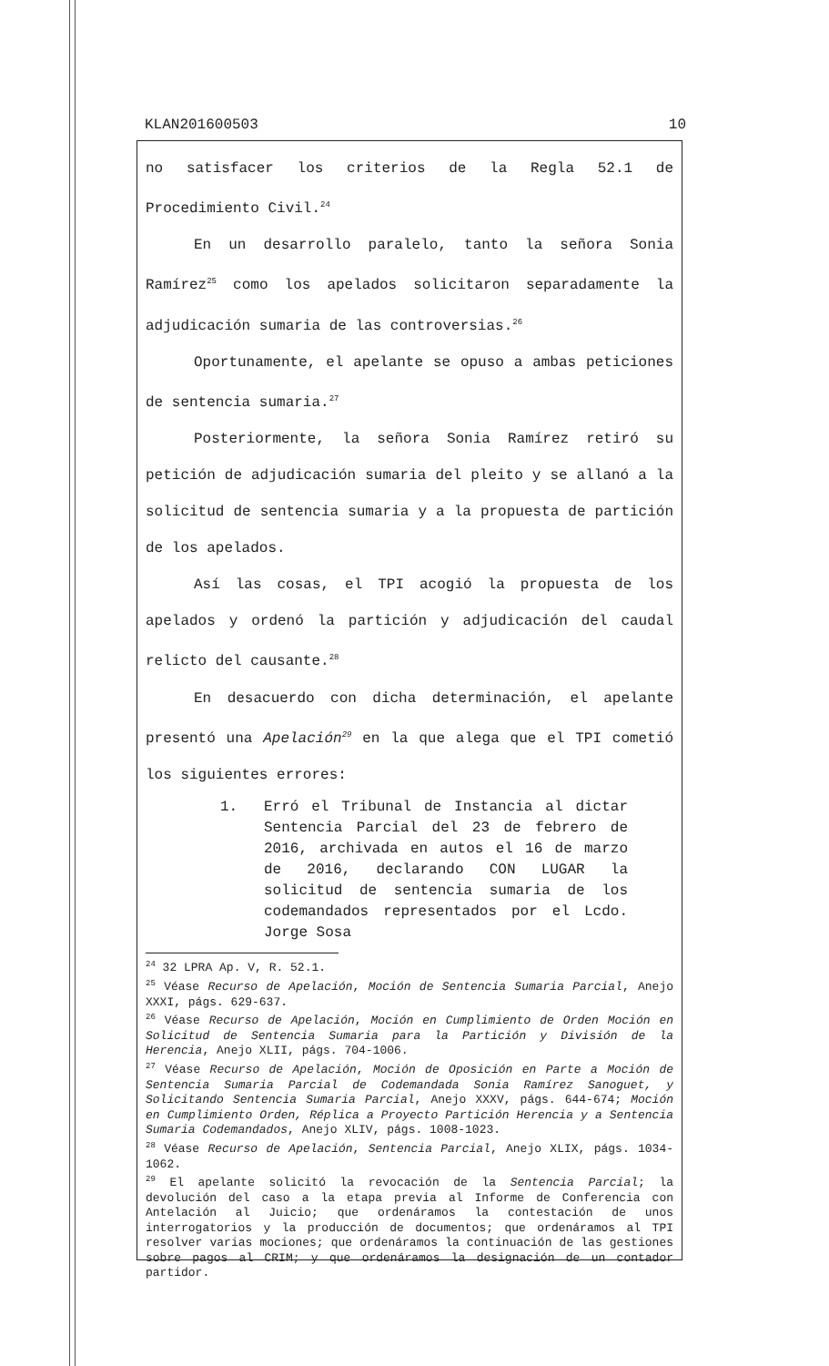KLAN201600503 10
no satisfacer los criterios de la Regla 52.1 de Procedimiento Civil.<sup>24</sup>
En un desarrollo paralelo, tanto la señora Sonia Ramírez<sup>25</sup> como los apelados solicitaron separadamente la adjudicación sumaria de las controversias.<sup>26</sup>
Oportunamente, el apelante se opuso a ambas peticiones de sentencia sumaria.<sup>27</sup>
Posteriormente, la señora Sonia Ramírez retiró su petición de adjudicación sumaria del pleito y se allanó a la solicitud de sentencia sumaria y a la propuesta de partición de los apelados.
Así las cosas, el TPI acogió la propuesta de los apelados y ordenó la partición y adjudicación del caudal relicto del causante.<sup>28</sup>
En desacuerdo con dicha determinación, el apelante presentó una Apelación<sup>29</sup> en la que alega que el TPI cometió los siguientes errores:
1. Erró el Tribunal de Instancia al dictar Sentencia Parcial del 23 de febrero de 2016, archivada en autos el 16 de marzo de 2016, declarando CON LUGAR la solicitud de sentencia sumaria de los codemandados representados por el Lcdo. Jorge Sosa
<sup>24</sup> 32 LPRA Ap. V, R. 52.1.
<sup>25</sup> Véase Recurso de Apelación, Moción de Sentencia Sumaria Parcial, Anejo XXXI, págs. 629-637.
<sup>26</sup> Véase Recurso de Apelación, Moción en Cumplimiento de Orden Moción en Solicitud de Sentencia Sumaria para la Partición y División de la Herencia, Anejo XLII, págs. 704-1006.
<sup>27</sup> Véase Recurso de Apelación, Moción de Oposición en Parte a Moción de Sentencia Sumaria Parcial de Codemandada Sonia Ramírez Sanoguet, y Solicitando Sentencia Sumaria Parcial, Anejo XXXV, págs. 644-674; Moción en Cumplimiento Orden, Réplica a Proyecto Partición Herencia y a Sentencia Sumaria Codemandados, Anejo XLIV, págs. 1008-1023.
<sup>28</sup> Véase Recurso de Apelación, Sentencia Parcial, Anejo XLIX, págs. 1034-1062.
<sup>29</sup> El apelante solicitó la revocación de la Sentencia Parcial; la devolución del caso a la etapa previa al Informe de Conferencia con Antelación al Juicio; que ordenáramos la contestación de unos interrogatorios y la producción de documentos; que ordenáramos al TPI resolver varias mociones; que ordenáramos la continuación de las gestiones sobre pagos al CRIM; y que ordenáramos la designación de un contador partidor.